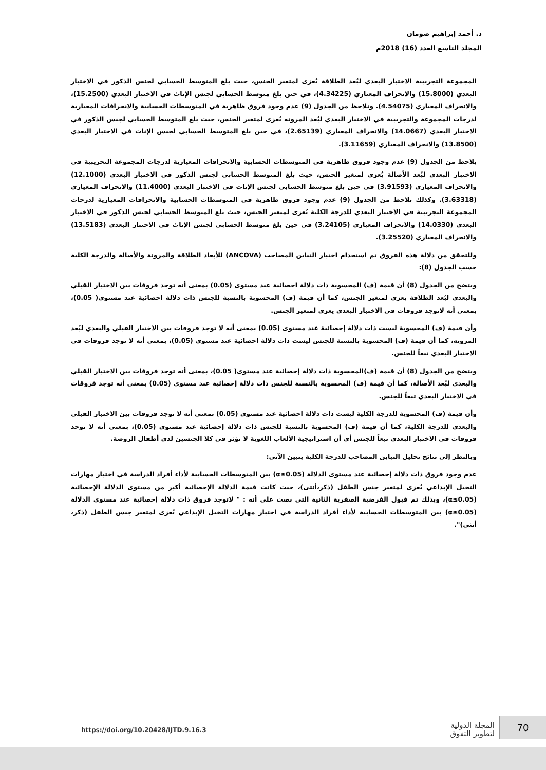د. أحمد إبراهيم صومان
المجلد التاسع العدد (16) 2018م
المجموعة التجريبية الاختبار البعدي لبُعد الطلاقة يُعزى لمتغير الجنس، حيث بلغ المتوسط الحسابي لجنس الذكور في الاختبار البعدي (15.8000) والانحراف المعياري (4.34225)، في حين بلغ متوسط الحسابي لجنس الإناث في الاختبار البعدي (15.2500)، والانحراف المعياري (4.54075). ونلاحظ من الجدول (9) عدم وجود فروق ظاهرية في المتوسطات الحسابية والانحرافات المعيارية لدرجات المجموعة والتجريبية في الاختبار البعدي لبُعد المرونه يُعزى لمتغير الجنس، حيث بلغ المتوسط الحسابي لجنس الذكور في الاختبار البعدي (14.0667) والانحراف المعياري (2.65139)، في حين بلغ المتوسط الحسابي لجنس الإناث في الاختبار البعدي (13.8500) والانحراف المعياري (3.11659).
يلاحظ من الجدول (9) عدم وجود فروق ظاهرية في المتوسطات الحسابية والانحرافات المعيارية لدرجات المجموعة التجريبية في الاختبار البعدي لبُعد الأصالة يُعزى لمتغير الجنس، حيث بلغ المتوسط الحسابي لجنس الذكور في الاختبار البعدي (12.1000) والانحراف المعياري (3.91593) في حين بلغ متوسط الحسابي لجنس الإناث في الاختبار البعدي (11.4000) والانحراف المعياري (3.63318). وكذلك نلاحظ من الجدول (9) عدم وجود فروق ظاهرية في المتوسطات الحسابية والانحرافات المعيارية لدرجات المجموعة التجريبية في الاختبار البعدي للدرجة الكلية يُعزى لمتغير الجنس، حيث بلغ المتوسط الحسابي لجنس الذكور في الاختبار البعدي (14.0330) والانحراف المعياري (3.24105) في حين بلغ متوسط الحسابي لجنس الإناث في الاختبار البعدي (13.5183) والانحراف المعياري (3.25520).
وللتحقق من دلالة هذه الفروق تم استخدام اختبار التباين المصاحب (ANCOVA) للأبعاد الطلاقة والمرونة والأصالة والدرجة الكلية حسب الجدول (8):
ويتضح من الجدول (8) أن قيمة (ف) المحسوبة ذات دلالة احصائية عند مستوى (0.05) بمعنى أنه توجد فروقات بين الاختبار القبلي والبعدي لبُعد الطلاقة يعزى لمتغير الجنس، كما أن قيمة (ف) المحسوبة بالنسبة للجنس ذات دلالة احصائية عند مستوى( 0.05)، بمعنى أنه لاتوجد فروقات في الاختبار البعدي يعزى لمتغير الجنس.
وأن قيمة (ف) المحسوبة ليست ذات دلالة إحصائية عند مستوى (0.05) بمعنى أنه لا توجد فروقات بين الاختبار القبلي والبعدي لبُعد المرونه، كما أن قيمة (ف) المحسوبة بالنسبة للجنس ليست ذات دلالة احصائية عند مستوى (0.05)، بمعنى أنه لا توجد فروقات في الاختبار البعدي تبعاً للجنس.
ويتضح من الجدول (8) أن قيمة (ف)المحسوبة ذات دلالة إحصائية عند مستوى( 0.05)، بمعنى أنه توجد فروقات بين الاختبار القبلي والبعدي لبُعد الأصالة، كما أن قيمة (ف) المحسوبة بالنسبة للجنس ذات دلالة إحصائية عند مستوى (0.05) بمعنى أنه توجد فروقات في الاختبار البعدي تبعاً للجنس.
وأن قيمة (ف) المحسوبة للدرجة الكلية ليست ذات دلالة احصائية عند مستوى (0.05) بمعنى أنه لا توجد فروقات بين الاختبار القبلي والبعدي للدرجة الكلية، كما أن قيمة (ف) المحسوبة بالنسبة للجنس ذات دلالة إحصائية عند مستوى (0.05)، بمعنى أنه لا توجد فروقات في الاختبار البعدي تبعاً للجنس أي أن استراتيجية الألعاب اللغوية لا تؤثر في كلا الجنسين لدى أطفال الروضة.
وبالنظر إلى نتائج تحليل التباين المصاحب للدرجة الكلية يتبين الآتي:
عدم وجود فروق ذات دلالة إحصائية عند مستوى الدلالة (α≤0.05) بين المتوسطات الحسابية لأداء أفراد الدراسة في اختبار مهارات التخيل الإبداعي يُعزى لمتغير جنس الطفل (ذكر،أنثى)، حيث كانت قيمة الدلالة الإحصائية أكبر من مستوى الدلالة الإحصائية (α≤0.05)، وبذلك تم قبول الفرضية الصفرية الثانية التي نصت على أنه : " لاتوجد فروق ذات دلالة إحصائية عند مستوى الدلالة (α≤0.05) بين المتوسطات الحسابية لأداء أفراد الدراسة في اختبار مهارات التخيل الإبداعي يُعزى لمتغير جنس الطفل (ذكر، أنثى)".
https://doi.org/10.20428/IJTD.9.16.3
المجلة الدولية
لتطوير التفوق
70